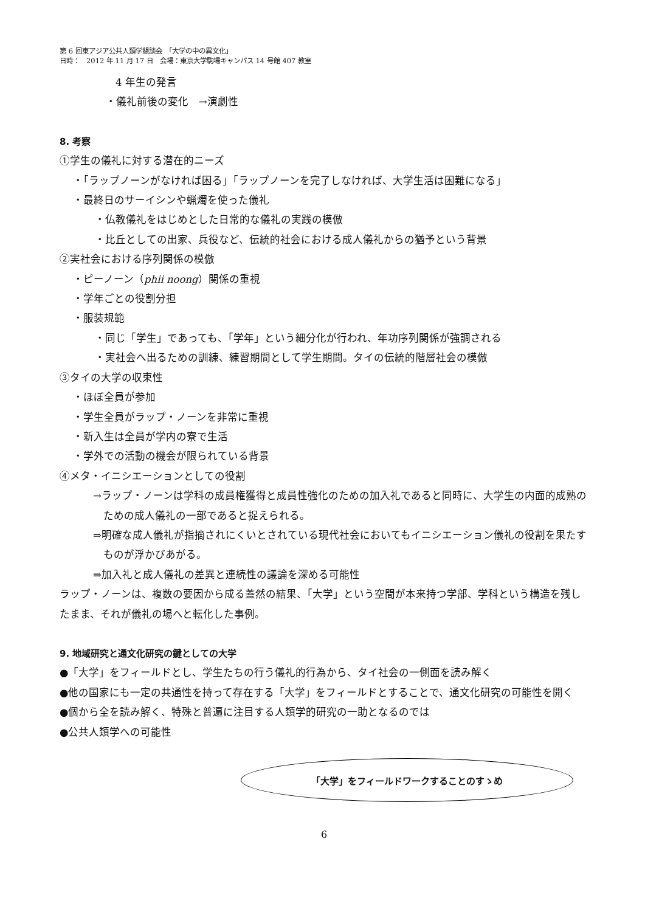第 6 回東アジア公共人類学懇談会　「大学の中の異文化」
日時：　2012 年 11 月 17 日　会場：東京大学駒場キャンパス 14 号館 407 教室
4 年生の発言
・儀礼前後の変化　→演劇性
8. 考察
①学生の儀礼に対する潜在的ニーズ
・「ラップノーンがなければ困る」「ラップノーンを完了しなければ、大学生活は困難になる」
・最終日のサーイシンや蝋燭を使った儀礼
・仏教儀礼をはじめとした日常的な儀礼の実践の模倣
・比丘としての出家、兵役など、伝統的社会における成人儀礼からの猶予という背景
②実社会における序列関係の模倣
・ピーノーン（phii noong）関係の重視
・学年ごとの役割分担
・服装規範
・同じ「学生」であっても、「学年」という細分化が行われ、年功序列関係が強調される
・実社会へ出るための訓練、練習期間として学生期間。タイの伝統的階層社会の模倣
③タイの大学の収束性
・ほぼ全員が参加
・学生全員がラップ・ノーンを非常に重視
・新入生は全員が学内の寮で生活
・学外での活動の機会が限られている背景
④メタ・イニシエーションとしての役割
→ラップ・ノーンは学科の成員権獲得と成員性強化のための加入礼であると同時に、大学生の内面的成熟のための成人儀礼の一部であると捉えられる。
⇒明確な成人儀礼が指摘されにくいとされている現代社会においてもイニシエーション儀礼の役割を果たすものが浮かびあがる。
⇒加入礼と成人儀礼の差異と連続性の議論を深める可能性
ラップ・ノーンは、複数の要因から成る蓋然の結果、「大学」という空間が本来持つ学部、学科という構造を残したまま、それが儀礼の場へと転化した事例。
9. 地域研究と通文化研究の鍵としての大学
●「大学」をフィールドとし、学生たちの行う儀礼的行為から、タイ社会の一側面を読み解く
●他の国家にも一定の共通性を持って存在する「大学」をフィールドとすることで、通文化研究の可能性を開く
●個から全を読み解く、特殊と普遍に注目する人類学的研究の一助となるのでは
●公共人類学への可能性
「大学」をフィールドワークすることのすゝめ
6